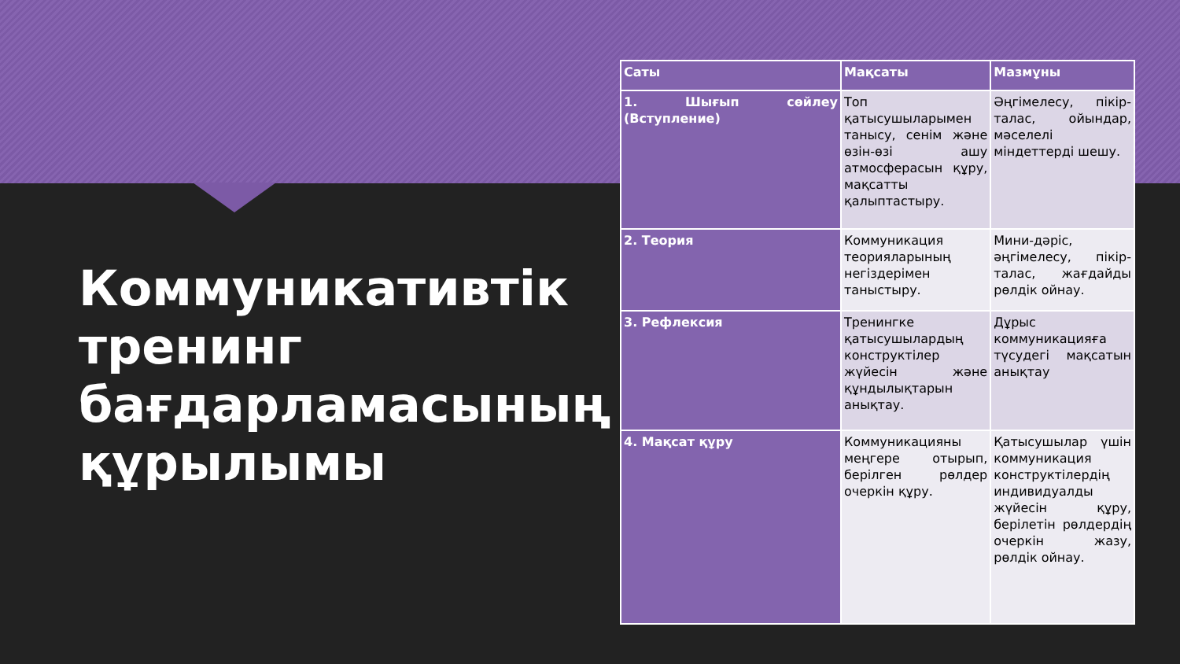Коммуникативтік тренинг бағдарламасының құрылымы
| Саты | Мақсаты | Мазмұны |
| --- | --- | --- |
| 1. Шығып сөйлеу (Вступление) | Топ қатысушыларымен танысу, сенім және өзін-өзі ашу атмосферасын құру, мақсатты қалыптастыру. | Әңгімелесу, пікір-талас, ойындар, мәселелі міндеттерді шешу. |
| 2. Теория | Коммуникация теорияларының негіздерімен таныстыру. | Мини-дәріс, әңгімелесу, пікір-талас, жағдайды рөлдік ойнау. |
| 3. Рефлексия | Тренингке қатысушылардың конструктілер жүйесін және құндылықтарын анықтау. | Дұрыс коммуникацияға түсудегі мақсатын анықтау |
| 4. Мақсат құру | Коммуникацияны меңгере отырып, берілген рөлдер очеркін құру. | Қатысушылар үшін коммуникация конструктілердің индивидуалды жүйесін құру, берілетін рөлдердің очеркін жазу, рөлдік ойнау. |